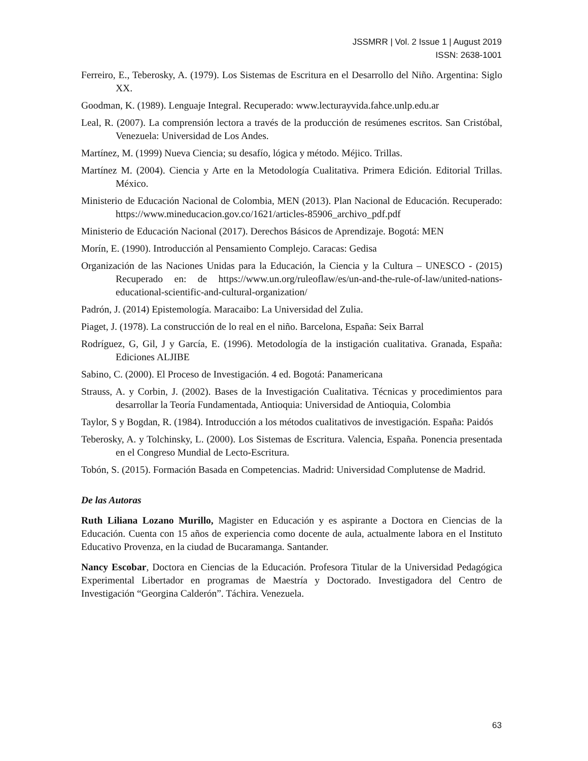JSSMRR | Vol. 2 Issue 1 | August 2019
ISSN: 2638-1001
Ferreiro, E., Teberosky, A. (1979). Los Sistemas de Escritura en el Desarrollo del Niño. Argentina: Siglo XX.
Goodman, K. (1989). Lenguaje Integral. Recuperado: www.lecturayvida.fahce.unlp.edu.ar
Leal, R. (2007). La comprensión lectora a través de la producción de resúmenes escritos. San Cristóbal, Venezuela: Universidad de Los Andes.
Martínez, M. (1999) Nueva Ciencia; su desafío, lógica y método. Méjico. Trillas.
Martínez M. (2004). Ciencia y Arte en la Metodología Cualitativa. Primera Edición. Editorial Trillas. México.
Ministerio de Educación Nacional de Colombia, MEN (2013). Plan Nacional de Educación. Recuperado: https://www.mineducacion.gov.co/1621/articles-85906_archivo_pdf.pdf
Ministerio de Educación Nacional (2017). Derechos Básicos de Aprendizaje. Bogotá: MEN
Morín, E. (1990). Introducción al Pensamiento Complejo. Caracas: Gedisa
Organización de las Naciones Unidas para la Educación, la Ciencia y la Cultura – UNESCO - (2015) Recuperado en: de https://www.un.org/ruleoflaw/es/un-and-the-rule-of-law/united-nations-educational-scientific-and-cultural-organization/
Padrón, J. (2014) Epistemología. Maracaibo: La Universidad del Zulia.
Piaget, J. (1978). La construcción de lo real en el niño. Barcelona, España: Seix Barral
Rodríguez, G, Gil, J y García, E. (1996). Metodología de la instigación cualitativa. Granada, España: Ediciones ALJIBE
Sabino, C. (2000). El Proceso de Investigación. 4 ed. Bogotá: Panamericana
Strauss, A. y Corbin, J. (2002). Bases de la Investigación Cualitativa. Técnicas y procedimientos para desarrollar la Teoría Fundamentada, Antioquia: Universidad de Antioquia, Colombia
Taylor, S y Bogdan, R. (1984). Introducción a los métodos cualitativos de investigación. España: Paidós
Teberosky, A. y Tolchinsky, L. (2000). Los Sistemas de Escritura. Valencia, España. Ponencia presentada en el Congreso Mundial de Lecto-Escritura.
Tobón, S. (2015). Formación Basada en Competencias. Madrid: Universidad Complutense de Madrid.
De las Autoras
Ruth Liliana Lozano Murillo, Magister en Educación y es aspirante a Doctora en Ciencias de la Educación. Cuenta con 15 años de experiencia como docente de aula, actualmente labora en el Instituto Educativo Provenza, en la ciudad de Bucaramanga. Santander.
Nancy Escobar, Doctora en Ciencias de la Educación. Profesora Titular de la Universidad Pedagógica Experimental Libertador en programas de Maestría y Doctorado. Investigadora del Centro de Investigación “Georgina Calderón”. Táchira. Venezuela.
63